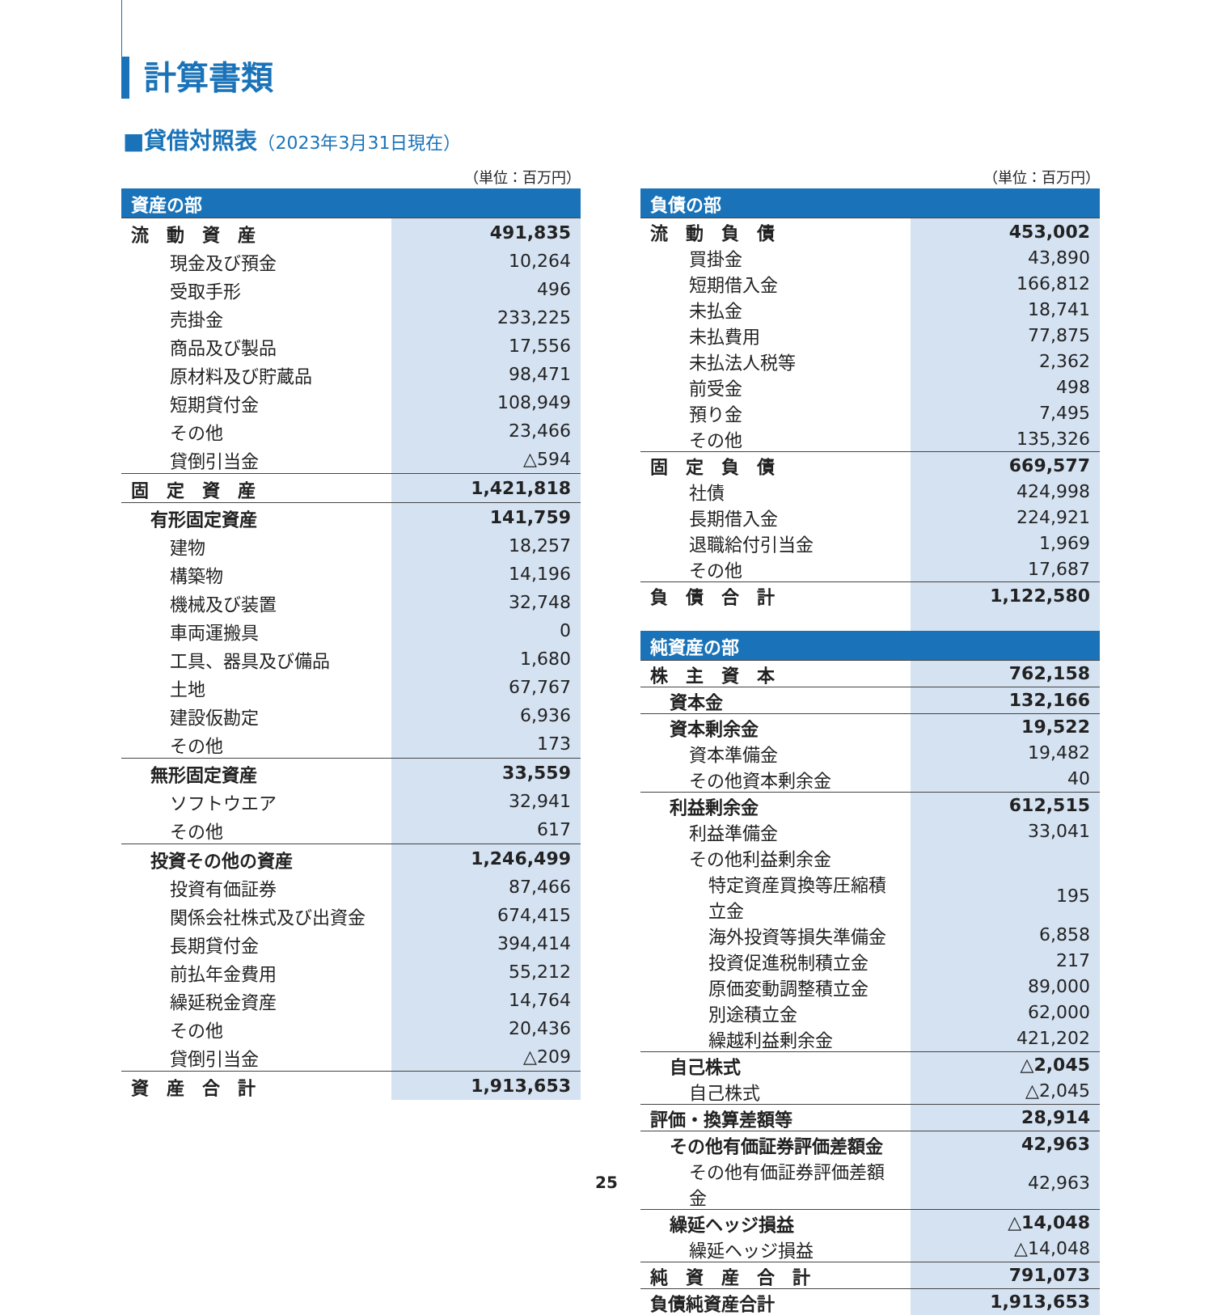計算書類
■貸借対照表（2023年3月31日現在）
（単位：百万円）
| 資産の部 | |
| --- | --- |
| 流 動 資 産 | 491,835 |
| 現金及び預金 | 10,264 |
| 受取手形 | 496 |
| 売掛金 | 233,225 |
| 商品及び製品 | 17,556 |
| 原材料及び貯蔵品 | 98,471 |
| 短期貸付金 | 108,949 |
| その他 | 23,466 |
| 貸倒引当金 | △594 |
| 固 定 資 産 | 1,421,818 |
| 有形固定資産 | 141,759 |
| 建物 | 18,257 |
| 構築物 | 14,196 |
| 機械及び装置 | 32,748 |
| 車両運搬具 | 0 |
| 工具、器具及び備品 | 1,680 |
| 土地 | 67,767 |
| 建設仮勘定 | 6,936 |
| その他 | 173 |
| 無形固定資産 | 33,559 |
| ソフトウエア | 32,941 |
| その他 | 617 |
| 投資その他の資産 | 1,246,499 |
| 投資有価証券 | 87,466 |
| 関係会社株式及び出資金 | 674,415 |
| 長期貸付金 | 394,414 |
| 前払年金費用 | 55,212 |
| 繰延税金資産 | 14,764 |
| その他 | 20,436 |
| 貸倒引当金 | △209 |
| 資 産 合 計 | 1,913,653 |
（単位：百万円）
| 負債の部 | |
| --- | --- |
| 流 動 負 債 | 453,002 |
| 買掛金 | 43,890 |
| 短期借入金 | 166,812 |
| 未払金 | 18,741 |
| 未払費用 | 77,875 |
| 未払法人税等 | 2,362 |
| 前受金 | 498 |
| 預り金 | 7,495 |
| その他 | 135,326 |
| 固 定 負 債 | 669,577 |
| 社債 | 424,998 |
| 長期借入金 | 224,921 |
| 退職給付引当金 | 1,969 |
| その他 | 17,687 |
| 負 債 合 計 | 1,122,580 |
| 純資産の部 | |
| 株 主 資 本 | 762,158 |
| 資本金 | 132,166 |
| 資本剰余金 | 19,522 |
| 資本準備金 | 19,482 |
| その他資本剰余金 | 40 |
| 利益剰余金 | 612,515 |
| 利益準備金 | 33,041 |
| その他利益剰余金 | |
| 特定資産買換等圧縮積立金 | 195 |
| 海外投資等損失準備金 | 6,858 |
| 投資促進税制積立金 | 217 |
| 原価変動調整積立金 | 89,000 |
| 別途積立金 | 62,000 |
| 繰越利益剰余金 | 421,202 |
| 自己株式 | △2,045 |
| 自己株式 | △2,045 |
| 評価・換算差額等 | 28,914 |
| その他有価証券評価差額金 | 42,963 |
| その他有価証券評価差額金 | 42,963 |
| 繰延ヘッジ損益 | △14,048 |
| 繰延ヘッジ損益 | △14,048 |
| 純 資 産 合 計 | 791,073 |
| 負債純資産合計 | 1,913,653 |
25